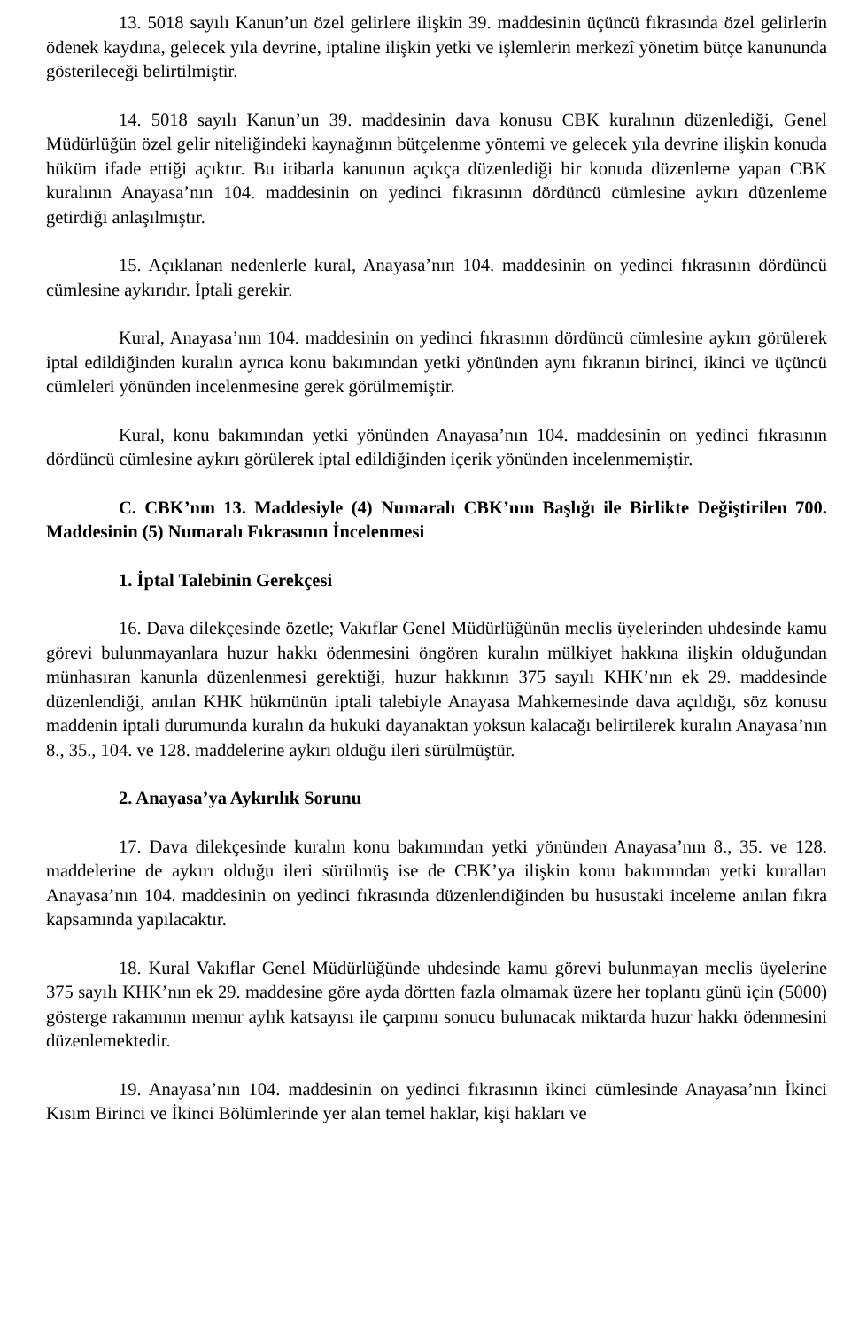13. 5018 sayılı Kanun’un özel gelirlere ilişkin 39. maddesinin üçüncü fıkrasında özel gelirlerin ödenek kaydına, gelecek yıla devrine, iptaline ilişkin yetki ve işlemlerin merkezî yönetim bütçe kanununda gösterileceği belirtilmiştir.
14. 5018 sayılı Kanun’un 39. maddesinin dava konusu CBK kuralının düzenlediği, Genel Müdürlüğün özel gelir niteliğindeki kaynağının bütçelenme yöntemi ve gelecek yıla devrine ilişkin konuda hüküm ifade ettiği açıktır. Bu itibarla kanunun açıkça düzenlediği bir konuda düzenleme yapan CBK kuralının Anayasa’nın 104. maddesinin on yedinci fıkrasının dördüncü cümlesine aykırı düzenleme getirdiği anlaşılmıştır.
15. Açıklanan nedenlerle kural, Anayasa’nın 104. maddesinin on yedinci fıkrasının dördüncü cümlesine aykırıdır. İptali gerekir.
Kural, Anayasa’nın 104. maddesinin on yedinci fıkrasının dördüncü cümlesine aykırı görülerek iptal edildiğinden kuralın ayrıca konu bakımından yetki yönünden aynı fıkranın birinci, ikinci ve üçüncü cümleleri yönünden incelenmesine gerek görülmemiştir.
Kural, konu bakımından yetki yönünden Anayasa’nın 104. maddesinin on yedinci fıkrasının dördüncü cümlesine aykırı görülerek iptal edildiğinden içerik yönünden incelenmemiştir.
C. CBK’nın 13. Maddesiyle (4) Numaralı CBK’nın Başlığı ile Birlikte Değiştirilen 700. Maddesinin (5) Numaralı Fıkrasının İncelenmesi
1. İptal Talebinin Gerekçesi
16. Dava dilekçesinde özetle; Vakıflar Genel Müdürlüğünün meclis üyelerinden uhdesinde kamu görevi bulunmayanlara huzur hakkı ödenmesini öngören kuralın mülkiyet hakkına ilişkin olduğundan münhasıran kanunla düzenlenmesi gerektiği, huzur hakkının 375 sayılı KHK’nın ek 29. maddesinde düzenlendiği, anılan KHK hükmünün iptali talebiyle Anayasa Mahkemesinde dava açıldığı, söz konusu maddenin iptali durumunda kuralın da hukuki dayanaktan yoksun kalacağı belirtilerek kuralın Anayasa’nın 8., 35., 104. ve 128. maddelerine aykırı olduğu ileri sürülmüştür.
2. Anayasa’ya Aykırılık Sorunu
17. Dava dilekçesinde kuralın konu bakımından yetki yönünden Anayasa’nın 8., 35. ve 128. maddelerine de aykırı olduğu ileri sürülmüş ise de CBK’ya ilişkin konu bakımından yetki kuralları Anayasa’nın 104. maddesinin on yedinci fıkrasında düzenlendiğinden bu husustaki inceleme anılan fıkra kapsamında yapılacaktır.
18. Kural Vakıflar Genel Müdürlüğünde uhdesinde kamu görevi bulunmayan meclis üyelerine 375 sayılı KHK’nın ek 29. maddesine göre ayda dörtten fazla olmamak üzere her toplantı günü için (5000) gösterge rakamının memur aylık katsayısı ile çarpımı sonucu bulunacak miktarda huzur hakkı ödenmesini düzenlemektedir.
19. Anayasa’nın 104. maddesinin on yedinci fıkrasının ikinci cümlesinde Anayasa’nın İkinci Kısım Birinci ve İkinci Bölümlerinde yer alan temel haklar, kişi hakları ve